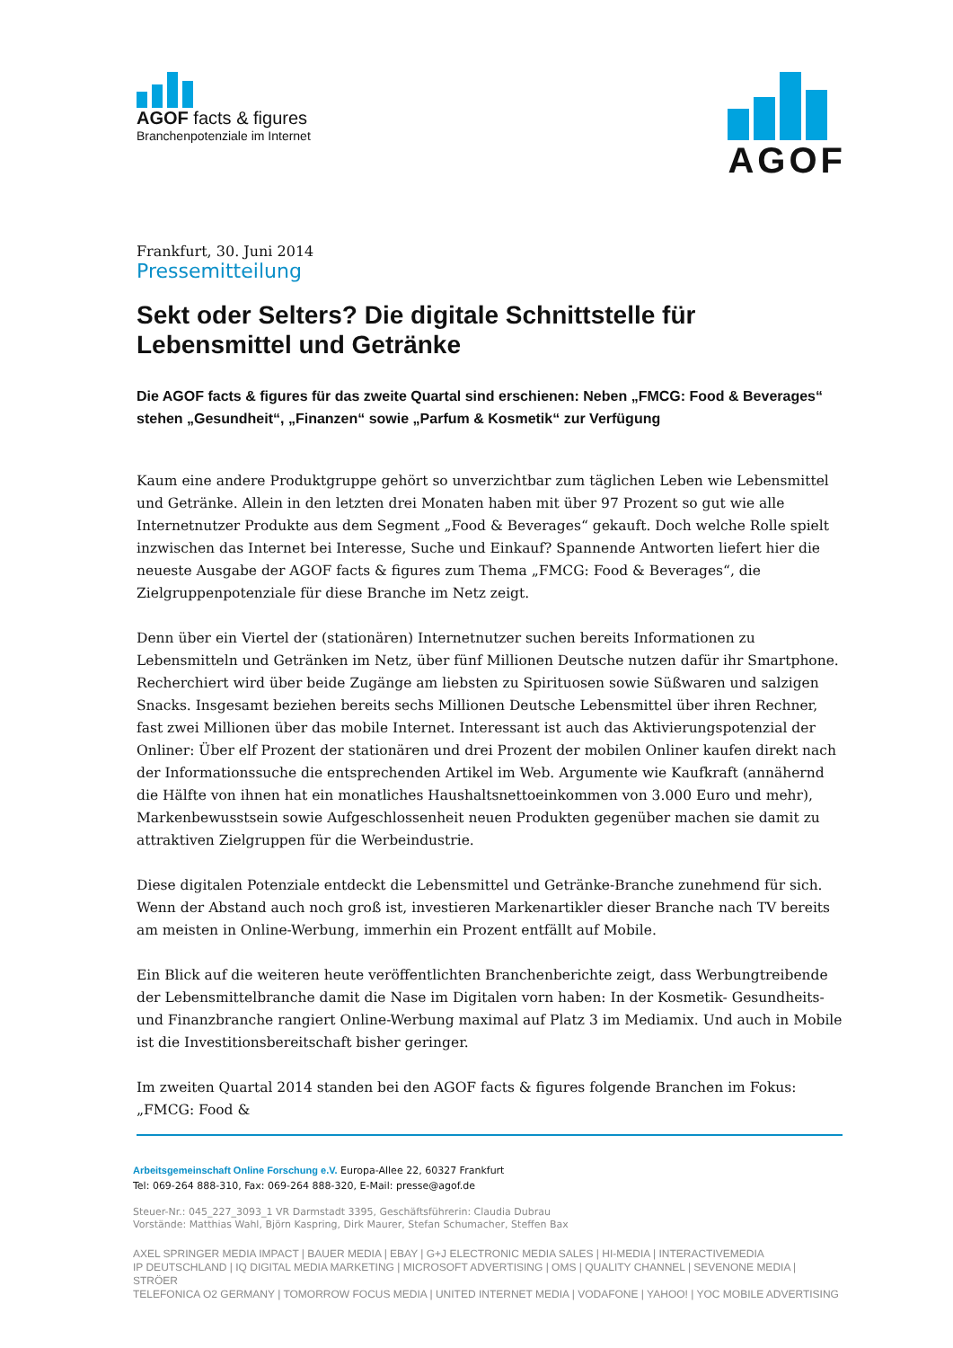AGOF facts & figures
Branchenpotenziale im Internet
AGOF
Frankfurt, 30. Juni 2014
Pressemitteilung
Sekt oder Selters? Die digitale Schnittstelle für Lebensmittel und Getränke
Die AGOF facts & figures für das zweite Quartal sind erschienen: Neben „FMCG: Food & Beverages“ stehen „Gesundheit“, „Finanzen“ sowie „Parfum & Kosmetik“ zur Verfügung
Kaum eine andere Produktgruppe gehört so unverzichtbar zum täglichen Leben wie Lebensmittel und Getränke. Allein in den letzten drei Monaten haben mit über 97 Prozent so gut wie alle Internetnutzer Produkte aus dem Segment „Food & Beverages“ gekauft. Doch welche Rolle spielt inzwischen das Internet bei Interesse, Suche und Einkauf? Spannende Antworten liefert hier die neueste Ausgabe der AGOF facts & figures zum Thema „FMCG: Food & Beverages“, die Zielgruppenpotenziale für diese Branche im Netz zeigt.
Denn über ein Viertel der (stationären) Internetnutzer suchen bereits Informationen zu Lebensmitteln und Getränken im Netz, über fünf Millionen Deutsche nutzen dafür ihr Smartphone. Recherchiert wird über beide Zugänge am liebsten zu Spirituosen sowie Süßwaren und salzigen Snacks. Insgesamt beziehen bereits sechs Millionen Deutsche Lebensmittel über ihren Rechner, fast zwei Millionen über das mobile Internet. Interessant ist auch das Aktivierungspotenzial der Onliner: Über elf Prozent der stationären und drei Prozent der mobilen Onliner kaufen direkt nach der Informationssuche die entsprechenden Artikel im Web. Argumente wie Kaufkraft (annähernd die Hälfte von ihnen hat ein monatliches Haushaltsnettoeinkommen von 3.000 Euro und mehr), Markenbewusstsein sowie Aufgeschlossenheit neuen Produkten gegenüber machen sie damit zu attraktiven Zielgruppen für die Werbeindustrie.
Diese digitalen Potenziale entdeckt die Lebensmittel und Getränke-Branche zunehmend für sich. Wenn der Abstand auch noch groß ist, investieren Markenartikler dieser Branche nach TV bereits am meisten in Online-Werbung, immerhin ein Prozent entfällt auf Mobile.
Ein Blick auf die weiteren heute veröffentlichten Branchenberichte zeigt, dass Werbungtreibende der Lebensmittelbranche damit die Nase im Digitalen vorn haben: In der Kosmetik- Gesundheits- und Finanzbranche rangiert Online-Werbung maximal auf Platz 3 im Mediamix. Und auch in Mobile ist die Investitionsbereitschaft bisher geringer.
Im zweiten Quartal 2014 standen bei den AGOF facts & figures folgende Branchen im Fokus: „FMCG: Food &
Arbeitsgemeinschaft Online Forschung e.V. Europa-Allee 22, 60327 Frankfurt
Tel: 069-264 888-310, Fax: 069-264 888-320, E-Mail: presse@agof.de
Steuer-Nr.: 045_227_3093_1 VR Darmstadt 3395, Geschäftsführerin: Claudia Dubrau
Vorstände: Matthias Wahl, Björn Kaspring, Dirk Maurer, Stefan Schumacher, Steffen Bax
AXEL SPRINGER MEDIA IMPACT | BAUER MEDIA | EBAY | G+J ELECTRONIC MEDIA SALES | HI-MEDIA | INTERACTIVEMEDIA
IP DEUTSCHLAND | IQ DIGITAL MEDIA MARKETING | MICROSOFT ADVERTISING | OMS | QUALITY CHANNEL | SEVENONE MEDIA | STRÖER
TELEFONICA O2 GERMANY | TOMORROW FOCUS MEDIA | UNITED INTERNET MEDIA | VODAFONE | YAHOO! | YOC MOBILE ADVERTISING